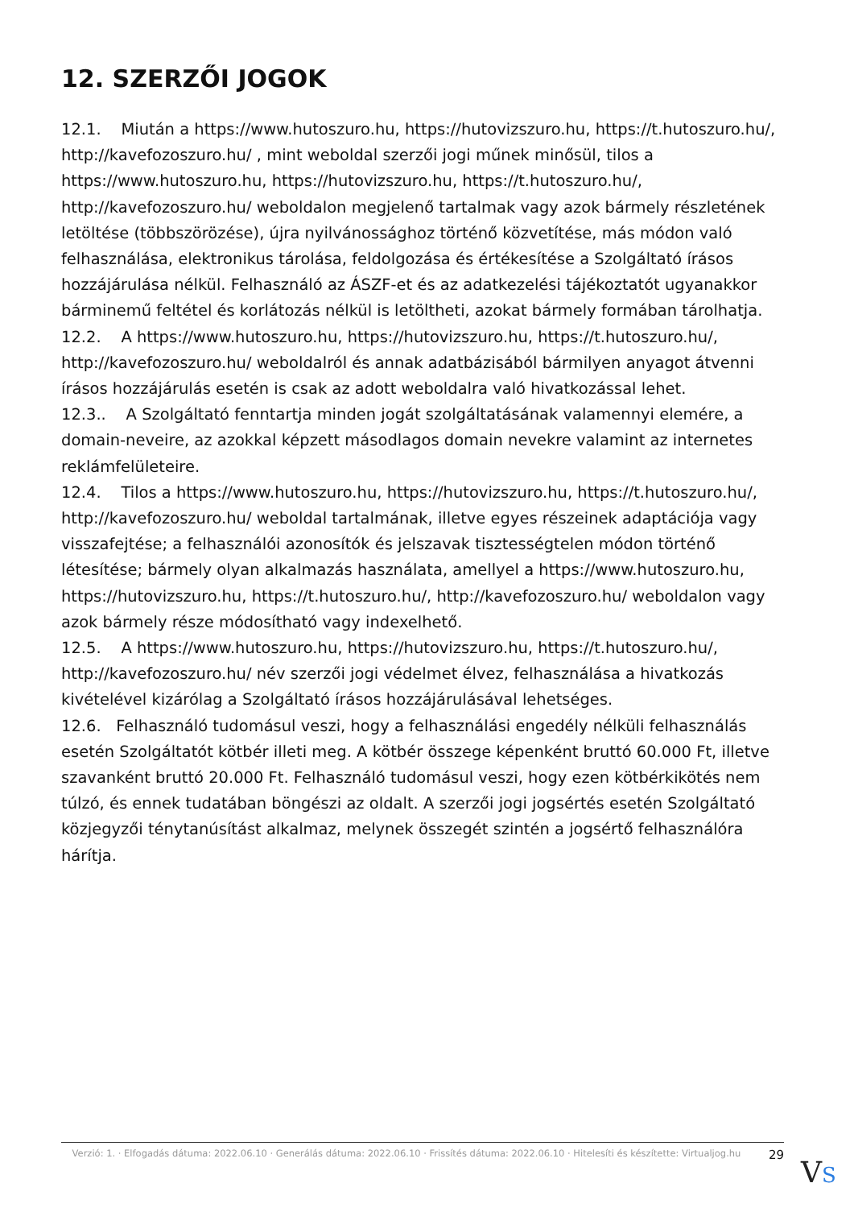12. SZERZŐI JOGOK
12.1. Miután a https://www.hutoszuro.hu, https://hutovizszuro.hu, https://t.hutoszuro.hu/, http://kavefozoszuro.hu/ , mint weboldal szerzői jogi műnek minősül, tilos a https://www.hutoszuro.hu, https://hutovizszuro.hu, https://t.hutoszuro.hu/, http://kavefozoszuro.hu/ weboldalon megjelenő tartalmak vagy azok bármely részletének letöltése (többszörözése), újra nyilvánossághoz történő közvetítése, más módon való felhasználása, elektronikus tárolása, feldolgozása és értékesítése a Szolgáltató írásos hozzájárulása nélkül. Felhasználó az ÁSZF-et és az adatkezelési tájékoztatót ugyanakkor bárminemű feltétel és korlátozás nélkül is letöltheti, azokat bármely formában tárolhatja.
12.2. A https://www.hutoszuro.hu, https://hutovizszuro.hu, https://t.hutoszuro.hu/, http://kavefozoszuro.hu/ weboldalról és annak adatbázisából bármilyen anyagot átvenni írásos hozzájárulás esetén is csak az adott weboldalra való hivatkozással lehet.
12.3.. A Szolgáltató fenntartja minden jogát szolgáltatásának valamennyi elemére, a domain-neveire, az azokkal képzett másodlagos domain nevekre valamint az internetes reklámfelületeire.
12.4. Tilos a https://www.hutoszuro.hu, https://hutovizszuro.hu, https://t.hutoszuro.hu/, http://kavefozoszuro.hu/ weboldal tartalmának, illetve egyes részeinek adaptációja vagy visszafejtése; a felhasználói azonosítók és jelszavak tisztességtelen módon történő létesítése; bármely olyan alkalmazás használata, amellyel a https://www.hutoszuro.hu, https://hutovizszuro.hu, https://t.hutoszuro.hu/, http://kavefozoszuro.hu/ weboldalon vagy azok bármely része módosítható vagy indexelhető.
12.5. A https://www.hutoszuro.hu, https://hutovizszuro.hu, https://t.hutoszuro.hu/, http://kavefozoszuro.hu/ név szerzői jogi védelmet élvez, felhasználása a hivatkozás kivételével kizárólag a Szolgáltató írásos hozzájárulásával lehetséges.
12.6. Felhasználó tudomásul veszi, hogy a felhasználási engedély nélküli felhasználás esetén Szolgáltatót kötbér illeti meg. A kötbér összege képenként bruttó 60.000 Ft, illetve szavanként bruttó 20.000 Ft. Felhasználó tudomásul veszi, hogy ezen kötbérkikötés nem túlzó, és ennek tudatában böngészi az oldalt. A szerzői jogi jogsértés esetén Szolgáltató közjegyzői ténytanúsítást alkalmaz, melynek összegét szintén a jogsértő felhasználóra hárítja.
Verzió: 1. · Elfogadás dátuma: 2022.06.10 · Generálás dátuma: 2022.06.10 · Frissítés dátuma: 2022.06.10 · Hitelesíti és készítette: Virtualjog.hu
29
VS